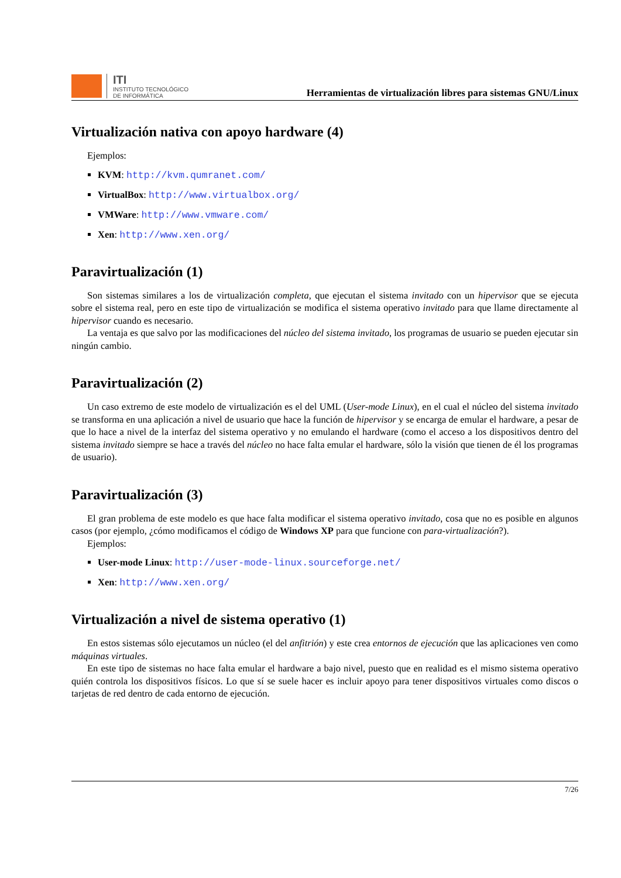ITI
INSTITUTO TECNOLÓGICO
DE INFORMÁTICA
Herramientas de virtualización libres para sistemas GNU/Linux
Virtualización nativa con apoyo hardware (4)
Ejemplos:
KVM: http://kvm.qumranet.com/
VirtualBox: http://www.virtualbox.org/
VMWare: http://www.vmware.com/
Xen: http://www.xen.org/
Paravirtualización (1)
Son sistemas similares a los de virtualización completa, que ejecutan el sistema invitado con un hipervisor que se ejecuta sobre el sistema real, pero en este tipo de virtualización se modifica el sistema operativo invitado para que llame directamente al hipervisor cuando es necesario.
La ventaja es que salvo por las modificaciones del núcleo del sistema invitado, los programas de usuario se pueden ejecutar sin ningún cambio.
Paravirtualización (2)
Un caso extremo de este modelo de virtualización es el del UML (User-mode Linux), en el cual el núcleo del sistema invitado se transforma en una aplicación a nivel de usuario que hace la función de hipervisor y se encarga de emular el hardware, a pesar de que lo hace a nivel de la interfaz del sistema operativo y no emulando el hardware (como el acceso a los dispositivos dentro del sistema invitado siempre se hace a través del núcleo no hace falta emular el hardware, sólo la visión que tienen de él los programas de usuario).
Paravirtualización (3)
El gran problema de este modelo es que hace falta modificar el sistema operativo invitado, cosa que no es posible en algunos casos (por ejemplo, ¿cómo modificamos el código de Windows XP para que funcione con para-virtualización?).
Ejemplos:
User-mode Linux: http://user-mode-linux.sourceforge.net/
Xen: http://www.xen.org/
Virtualización a nivel de sistema operativo (1)
En estos sistemas sólo ejecutamos un núcleo (el del anfitrión) y este crea entornos de ejecución que las aplicaciones ven como máquinas virtuales.
En este tipo de sistemas no hace falta emular el hardware a bajo nivel, puesto que en realidad es el mismo sistema operativo quién controla los dispositivos físicos. Lo que sí se suele hacer es incluir apoyo para tener dispositivos virtuales como discos o tarjetas de red dentro de cada entorno de ejecución.
7/26